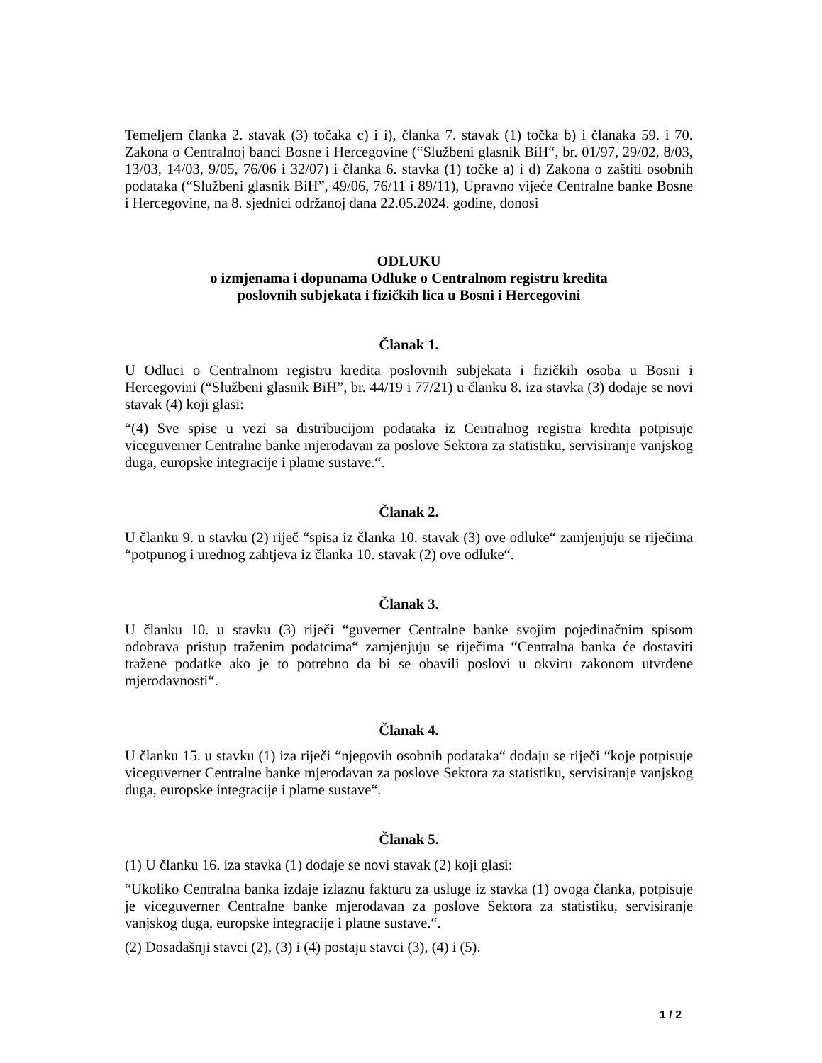Temeljem članka 2. stavak (3) točaka c) i i), članka 7. stavak (1) točka b) i članaka 59. i 70. Zakona o Centralnoj banci Bosne i Hercegovine (“Službeni glasnik BiH“, br. 01/97, 29/02, 8/03, 13/03, 14/03, 9/05, 76/06 i 32/07) i članka 6. stavka (1) točke a) i d) Zakona o zaštiti osobnih podataka (“Službeni glasnik BiH”, 49/06, 76/11 i 89/11), Upravno vijeće Centralne banke Bosne i Hercegovine, na 8. sjednici održanoj dana 22.05.2024. godine, donosi
ODLUKU
o izmjenama i dopunama Odluke o Centralnom registru kredita
poslovnih subjekata i fizičkih lica u Bosni i Hercegovini
Članak 1.
U Odluci o Centralnom registru kredita poslovnih subjekata i fizičkih osoba u Bosni i Hercegovini (“Službeni glasnik BiH”, br. 44/19 i 77/21) u članku 8. iza stavka (3) dodaje se novi stavak (4) koji glasi:
“(4) Sve spise u vezi sa distribucijom podataka iz Centralnog registra kredita potpisuje viceguverner Centralne banke mjerodavan za poslove Sektora za statistiku, servisiranje vanjskog duga, europske integracije i platne sustave.“.
Članak 2.
U članku 9. u stavku (2) riječ “spisa iz članka 10. stavak (3) ove odluke“ zamjenjuju se riječima “potpunog i urednog zahtjeva iz članka 10. stavak (2) ove odluke“.
Članak 3.
U članku 10. u stavku (3) riječi “guverner Centralne banke svojim pojedinačnim spisom odobrava pristup traženim podatcima“ zamjenjuju se riječima “Centralna banka će dostaviti tražene podatke ako je to potrebno da bi se obavili poslovi u okviru zakonom utvrđene mjerodavnosti“.
Članak 4.
U članku 15. u stavku (1) iza riječi “njegovih osobnih podataka“ dodaju se riječi “koje potpisuje viceguverner Centralne banke mjerodavan za poslove Sektora za statistiku, servisiranje vanjskog duga, europske integracije i platne sustave“.
Članak 5.
(1) U članku 16. iza stavka (1) dodaje se novi stavak (2) koji glasi:
“Ukoliko Centralna banka izdaje izlaznu fakturu za usluge iz stavka (1) ovoga članka, potpisuje je viceguverner Centralne banke mjerodavan za poslove Sektora za statistiku, servisiranje vanjskog duga, europske integracije i platne sustave.“.
(2) Dosadašnji stavci (2), (3) i (4) postaju stavci (3), (4) i (5).
1 / 2